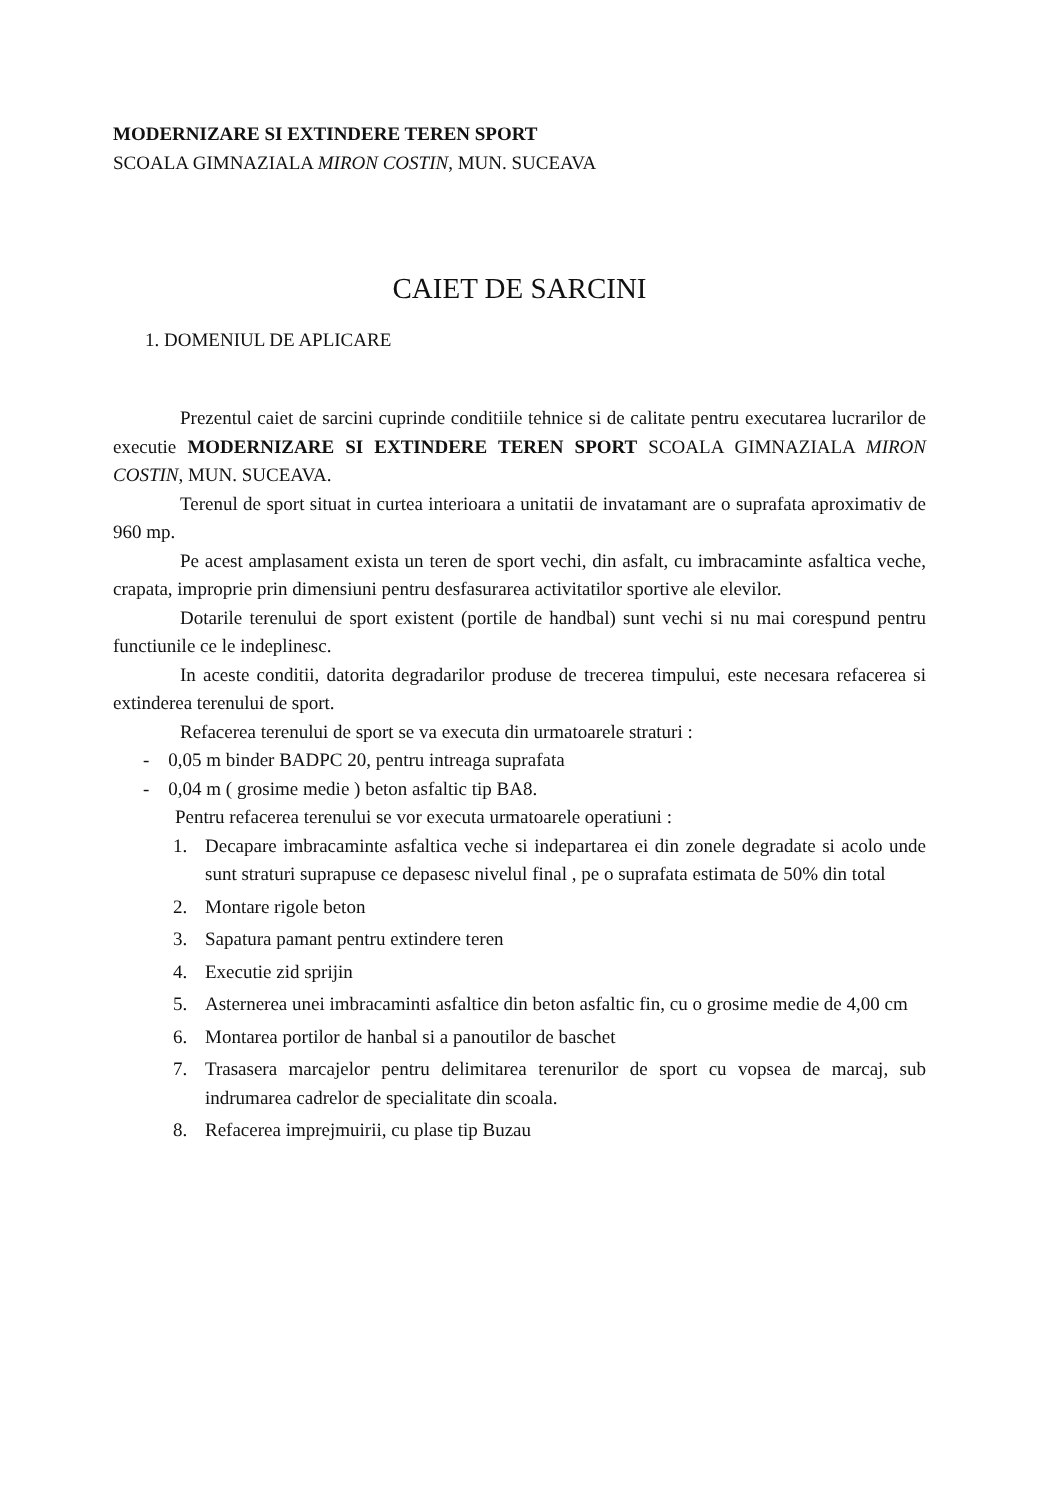MODERNIZARE SI EXTINDERE TEREN SPORT
SCOALA GIMNAZIALA MIRON COSTIN, MUN. SUCEAVA
CAIET DE SARCINI
1. DOMENIUL DE APLICARE
Prezentul caiet de sarcini cuprinde conditiile tehnice si de calitate pentru executarea lucrarilor de executie MODERNIZARE SI EXTINDERE TEREN SPORT SCOALA GIMNAZIALA MIRON COSTIN, MUN. SUCEAVA.
Terenul de sport situat in curtea interioara a unitatii de invatamant are o suprafata aproximativ de 960 mp.
Pe acest amplasament exista un teren de sport vechi, din asfalt, cu imbracaminte asfaltica veche, crapata, improprie prin dimensiuni pentru desfasurarea activitatilor sportive ale elevilor.
Dotarile terenului de sport existent (portile de handbal) sunt vechi si nu mai corespund pentru functiunile ce le indeplinesc.
In aceste conditii, datorita degradarilor produse de trecerea timpului, este necesara refacerea si extinderea terenului de sport.
Refacerea terenului de sport se va executa din urmatoarele straturi :
- 0,05 m binder BADPC 20, pentru intreaga suprafata
- 0,04 m ( grosime medie ) beton asfaltic tip BA8.
Pentru refacerea terenului se vor executa urmatoarele operatiuni :
1. Decapare imbracaminte asfaltica veche si indepartarea ei din zonele degradate si acolo unde sunt straturi suprapuse ce depasesc nivelul final , pe o suprafata estimata de 50% din total
2. Montare rigole beton
3. Sapatura pamant pentru extindere teren
4. Executie zid sprijin
5. Asternerea unei imbracaminti asfaltice din beton asfaltic fin, cu o grosime medie de 4,00 cm
6. Montarea portilor de hanbal si a panoutilor de baschet
7. Trasasera marcajelor pentru delimitarea terenurilor de sport cu vopsea de marcaj, sub indrumarea cadrelor de specialitate din scoala.
8. Refacerea imprejmuirii, cu plase tip Buzau